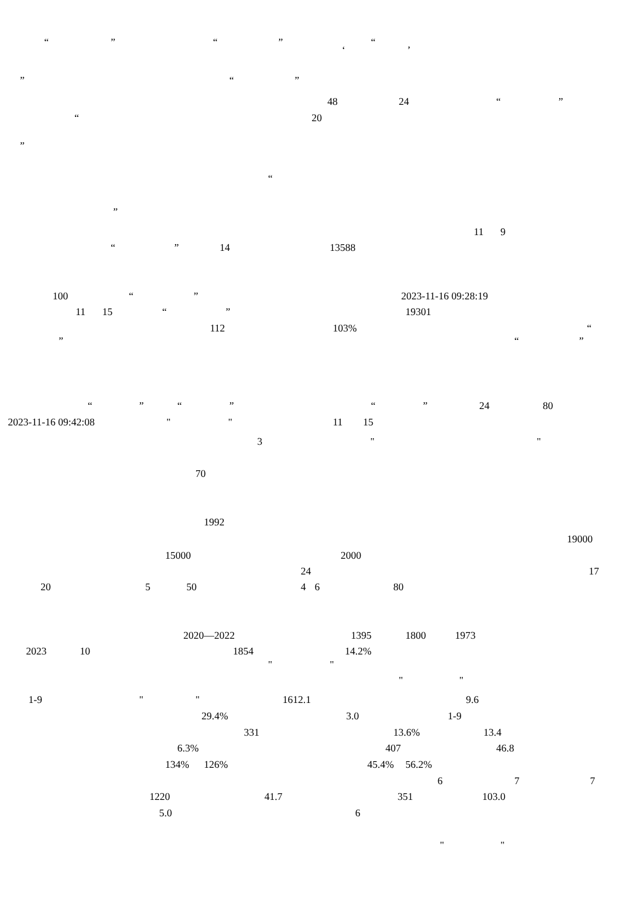“ ” “ ” “
‘ ’
” “ ”
48 24 “ ”
“ 20
”
“
”
11 9
“ ” 14 13588
100 “ ” 2023-11-16 09:28:19
11 15 “ ” 19301
112 103% “
” “ ”
“ ” “ ” “ ” 24 80
2023-11-16 09:42:08 " " 11 15
3 " "
70
1992
19000
15000 2000
24 17
20 5 50 4 6 80
2020—2022 1395 1800 1973
2023 10 1854 14.2%
" "
" "
1-9 " " 1612.1 9.6
29.4% 3.0 1-9
331 13.6% 13.4
6.3% 407 46.8
134% 126% 45.4% 56.2%
6 7 7
1220 41.7 351 103.0
5.0 6
" "